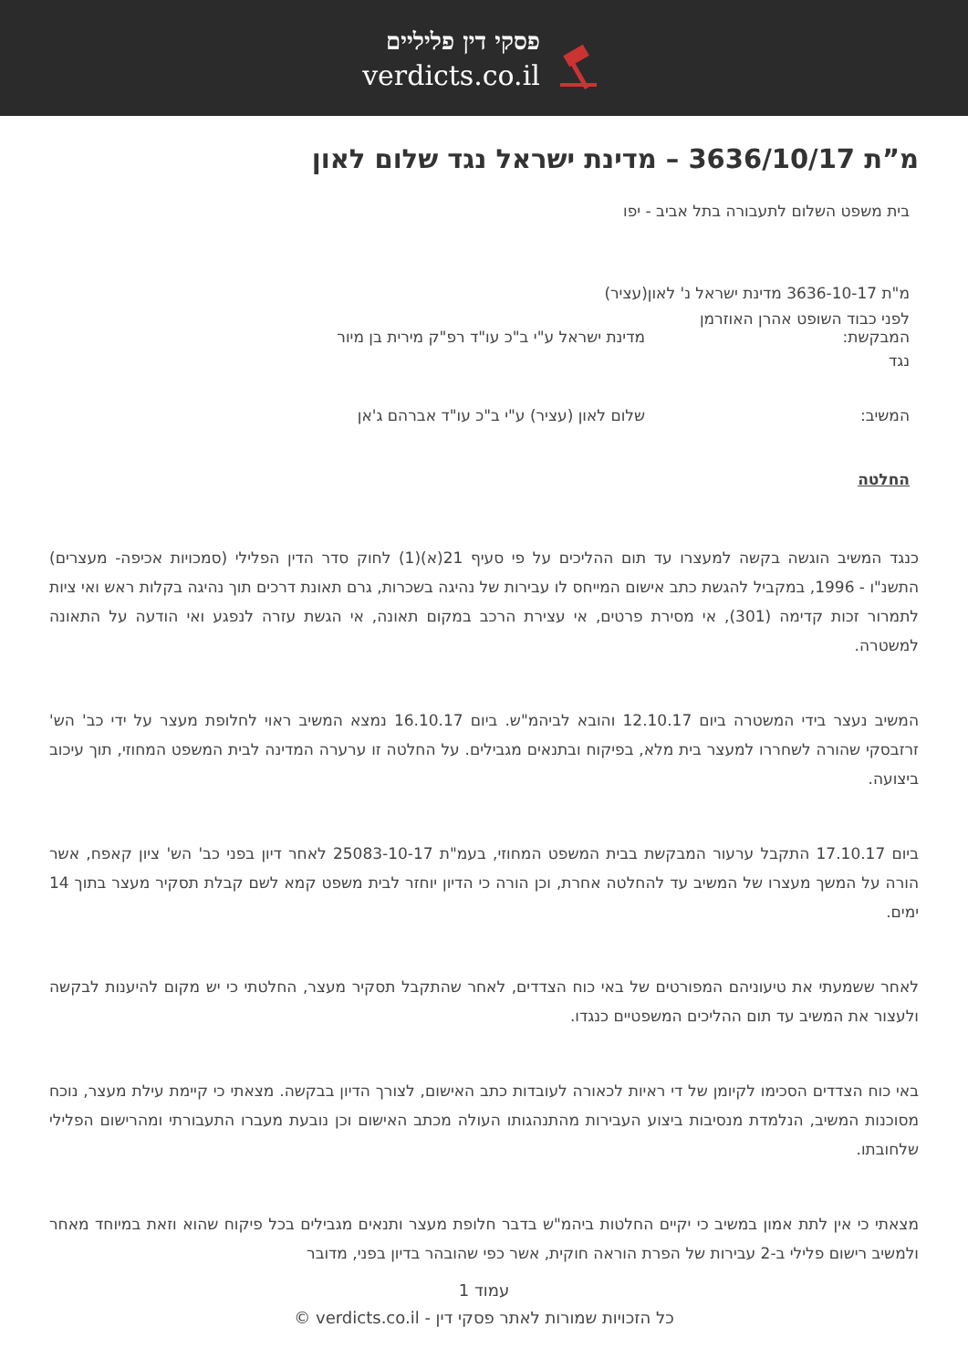פסקי דין פליליים
verdicts.co.il
מ”ת 3636/10/17 – מדינת ישראל נגד שלום לאון
בית משפט השלום לתעבורה בתל אביב - יפו
מ"ת 3636-10-17 מדינת ישראל נ' לאון(עציר)
לפני כבוד השופט אהרן האוזרמן
המבקשת: מדינת ישראל ע"י ב"כ עו"ד רפ"ק מירית בן מיור
נגד
המשיב: שלום לאון (עציר) ע"י ב"כ עו"ד אברהם ג'אן
החלטה
כנגד המשיב הוגשה בקשה למעצרו עד תום ההליכים על פי סעיף 21(א)(1) לחוק סדר הדין הפלילי (סמכויות אכיפה- מעצרים) התשנ"ו - 1996, במקביל להגשת כתב אישום המייחס לו עבירות של נהיגה בשכרות, גרם תאונת דרכים תוך נהיגה בקלות ראש ואי ציות לתמרור זכות קדימה (301), אי מסירת פרטים, אי עצירת הרכב במקום תאונה, אי הגשת עזרה לנפגע ואי הודעה על התאונה למשטרה.
המשיב נעצר בידי המשטרה ביום 12.10.17 והובא לביהמ"ש. ביום 16.10.17 נמצא המשיב ראוי לחלופת מעצר על ידי כב' הש' זרזבסקי שהורה לשחררו למעצר בית מלא, בפיקוח ובתנאים מגבילים. על החלטה זו ערערה המדינה לבית המשפט המחוזי, תוך עיכוב ביצועה.
ביום 17.10.17 התקבל ערעור המבקשת בבית המשפט המחוזי, בעמ"ת 25083-10-17 לאחר דיון בפני כב' הש' ציון קאפח, אשר הורה על המשך מעצרו של המשיב עד להחלטה אחרת, וכן הורה כי הדיון יוחזר לבית משפט קמא לשם קבלת תסקיר מעצר בתוך 14 ימים.
לאחר ששמעתי את טיעוניהם המפורטים של באי כוח הצדדים, לאחר שהתקבל תסקיר מעצר, החלטתי כי יש מקום להיענות לבקשה ולעצור את המשיב עד תום ההליכים המשפטיים כנגדו.
באי כוח הצדדים הסכימו לקיומן של די ראיות לכאורה לעובדות כתב האישום, לצורך הדיון בבקשה. מצאתי כי קיימת עילת מעצר, נוכח מסוכנות המשיב, הנלמדת מנסיבות ביצוע העבירות מהתנהגותו העולה מכתב האישום וכן נובעת מעברו התעבורתי ומהרישום הפלילי שלחובתו.
מצאתי כי אין לתת אמון במשיב כי יקיים החלטות ביהמ"ש בדבר חלופת מעצר ותנאים מגבילים בכל פיקוח שהוא וזאת במיוחד מאחר ולמשיב רישום פלילי ב-2 עבירות של הפרת הוראה חוקית, אשר כפי שהובהר בדיון בפני, מדובר
עמוד 1
כל הזכויות שמורות לאתר פסקי דין - verdicts.co.il ©